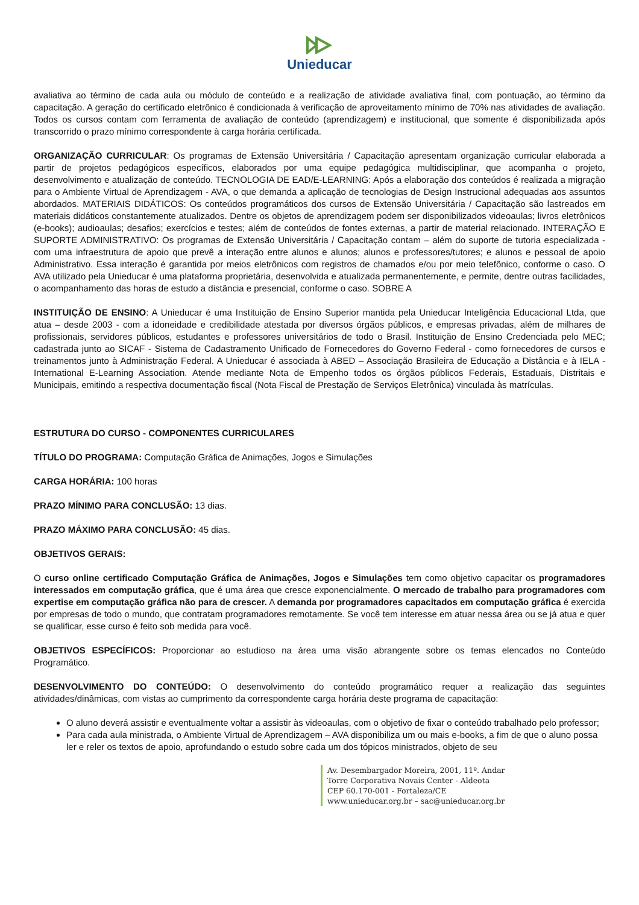Unieducar
avaliativa ao término de cada aula ou módulo de conteúdo e a realização de atividade avaliativa final, com pontuação, ao término da capacitação. A geração do certificado eletrônico é condicionada à verificação de aproveitamento mínimo de 70% nas atividades de avaliação. Todos os cursos contam com ferramenta de avaliação de conteúdo (aprendizagem) e institucional, que somente é disponibilizada após transcorrido o prazo mínimo correspondente à carga horária certificada.
ORGANIZAÇÃO CURRICULAR: Os programas de Extensão Universitária / Capacitação apresentam organização curricular elaborada a partir de projetos pedagógicos específicos, elaborados por uma equipe pedagógica multidisciplinar, que acompanha o projeto, desenvolvimento e atualização de conteúdo. TECNOLOGIA DE EAD/E-LEARNING: Após a elaboração dos conteúdos é realizada a migração para o Ambiente Virtual de Aprendizagem - AVA, o que demanda a aplicação de tecnologias de Design Instrucional adequadas aos assuntos abordados. MATERIAIS DIDÁTICOS: Os conteúdos programáticos dos cursos de Extensão Universitária / Capacitação são lastreados em materiais didáticos constantemente atualizados. Dentre os objetos de aprendizagem podem ser disponibilizados videoaulas; livros eletrônicos (e-books); audioaulas; desafios; exercícios e testes; além de conteúdos de fontes externas, a partir de material relacionado. INTERAÇÃO E SUPORTE ADMINISTRATIVO: Os programas de Extensão Universitária / Capacitação contam – além do suporte de tutoria especializada - com uma infraestrutura de apoio que prevê a interação entre alunos e alunos; alunos e professores/tutores; e alunos e pessoal de apoio Administrativo. Essa interação é garantida por meios eletrônicos com registros de chamados e/ou por meio telefônico, conforme o caso. O AVA utilizado pela Unieducar é uma plataforma proprietária, desenvolvida e atualizada permanentemente, e permite, dentre outras facilidades, o acompanhamento das horas de estudo a distância e presencial, conforme o caso. SOBRE A
INSTITUIÇÃO DE ENSINO: A Unieducar é uma Instituição de Ensino Superior mantida pela Unieducar Inteligência Educacional Ltda, que atua – desde 2003 - com a idoneidade e credibilidade atestada por diversos órgãos públicos, e empresas privadas, além de milhares de profissionais, servidores públicos, estudantes e professores universitários de todo o Brasil. Instituição de Ensino Credenciada pelo MEC; cadastrada junto ao SICAF - Sistema de Cadastramento Unificado de Fornecedores do Governo Federal - como fornecedores de cursos e treinamentos junto à Administração Federal. A Unieducar é associada à ABED – Associação Brasileira de Educação a Distância e à IELA - International E-Learning Association. Atende mediante Nota de Empenho todos os órgãos públicos Federais, Estaduais, Distritais e Municipais, emitindo a respectiva documentação fiscal (Nota Fiscal de Prestação de Serviços Eletrônica) vinculada às matrículas.
ESTRUTURA DO CURSO - COMPONENTES CURRICULARES
TÍTULO DO PROGRAMA: Computação Gráfica de Animações, Jogos e Simulações
CARGA HORÁRIA: 100 horas
PRAZO MÍNIMO PARA CONCLUSÃO: 13 dias.
PRAZO MÁXIMO PARA CONCLUSÃO: 45 dias.
OBJETIVOS GERAIS:
O curso online certificado Computação Gráfica de Animações, Jogos e Simulações tem como objetivo capacitar os programadores interessados em computação gráfica, que é uma área que cresce exponencialmente. O mercado de trabalho para programadores com expertise em computação gráfica não para de crescer. A demanda por programadores capacitados em computação gráfica é exercida por empresas de todo o mundo, que contratam programadores remotamente. Se você tem interesse em atuar nessa área ou se já atua e quer se qualificar, esse curso é feito sob medida para você.
OBJETIVOS ESPECÍFICOS: Proporcionar ao estudioso na área uma visão abrangente sobre os temas elencados no Conteúdo Programático.
DESENVOLVIMENTO DO CONTEÚDO: O desenvolvimento do conteúdo programático requer a realização das seguintes atividades/dinâmicas, com vistas ao cumprimento da correspondente carga horária deste programa de capacitação:
O aluno deverá assistir e eventualmente voltar a assistir às videoaulas, com o objetivo de fixar o conteúdo trabalhado pelo professor;
Para cada aula ministrada, o Ambiente Virtual de Aprendizagem – AVA disponibiliza um ou mais e-books, a fim de que o aluno possa ler e reler os textos de apoio, aprofundando o estudo sobre cada um dos tópicos ministrados, objeto de seu
Av. Desembargador Moreira, 2001, 11º. Andar
Torre Corporativa Novais Center - Aldeota
CEP 60.170-001 - Fortaleza/CE
www.unieducar.org.br – sac@unieducar.org.br